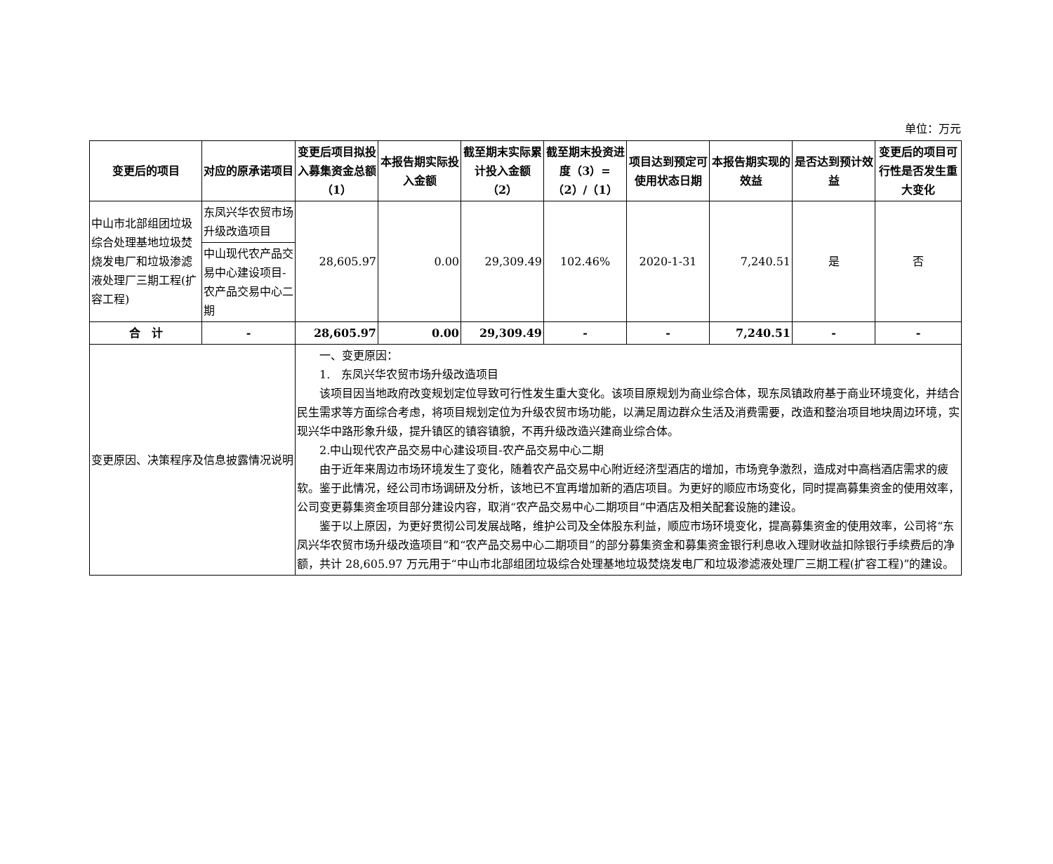单位：万元
| 变更后的项目 | 对应的原承诺项目 | 变更后项目拟投入募集资金总额（1） | 本报告期实际投入金额 | 截至期末实际累计投入金额（2） | 截至期末投资进度（3）=（2）/（1） | 项目达到预定可使用状态日期 | 本报告期实现的效益 | 是否达到预计效益 | 变更后的项目可行性是否发生重大变化 |
| --- | --- | --- | --- | --- | --- | --- | --- | --- | --- |
| 中山市北部组团垃圾综合处理基地垃圾焚烧发电厂和垃圾渗滤液处理厂三期工程(扩容工程) | 东凤兴华农贸市场升级改造项目 | 28,605.97 | 0.00 | 29,309.49 | 102.46% | 2020-1-31 | 7,240.51 | 是 | 否 |
| | 中山现代农产品交易中心建设项目-农产品交易中心二期 | | | | | | | | |
| 合 计 | - | 28,605.97 | 0.00 | 29,309.49 | - | - | 7,240.51 | - | - |
| 变更原因、决策程序及信息披露情况说明 | | 一、变更原因： 1. 东凤兴华农贸市场升级改造项目 该项目因当地政府改变规划定位导致可行性发生重大变化。该项目原规划为商业综合体，现东凤镇政府基于商业环境变化，并结合民生需求等方面综合考虑，将项目规划定位为升级农贸市场功能，以满足周边群众生活及消费需要，改造和整治项目地块周边环境，实现兴华中路形象升级，提升镇区的镇容镇貌，不再升级改造兴建商业综合体。 2.中山现代农产品交易中心建设项目-农产品交易中心二期 由于近年来周边市场环境发生了变化，随着农产品交易中心附近经济型酒店的增加，市场竞争激烈，造成对中高档酒店需求的疲软。鉴于此情况，经公司市场调研及分析，该地已不宜再增加新的酒店项目。为更好的顺应市场变化，同时提高募集资金的使用效率，公司变更募集资金项目部分建设内容，取消“农产品交易中心二期项目”中酒店及相关配套设施的建设。 鉴于以上原因，为更好贯彻公司发展战略，维护公司及全体股东利益，顺应市场环境变化，提高募集资金的使用效率，公司将“东凤兴华农贸市场升级改造项目”和“农产品交易中心二期项目”的部分募集资金和募集资金银行利息收入理财收益扣除银行手续费后的净额，共计 28,605.97 万元用于“中山市北部组团垃圾综合处理基地垃圾焚烧发电厂和垃圾渗滤液处理厂三期工程(扩容工程)”的建设。 | | | | | | | |